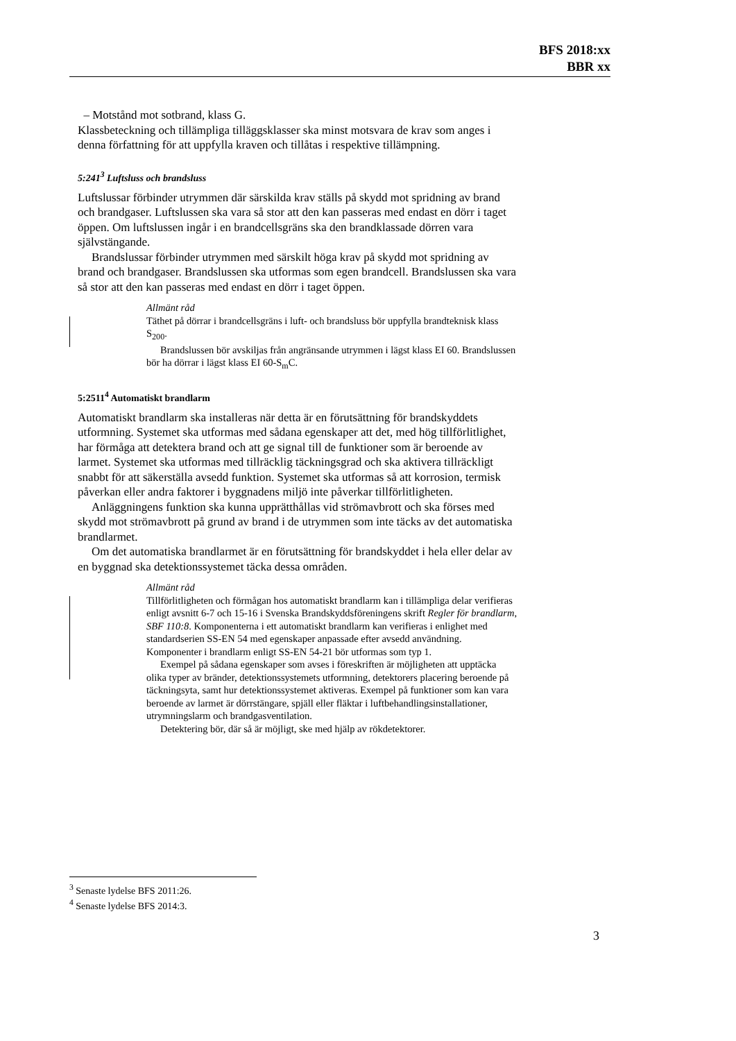BFS 2018:xx
BBR xx
– Motstånd mot sotbrand, klass G.
Klassbeteckning och tillämpliga tilläggsklasser ska minst motsvara de krav som anges i denna författning för att uppfylla kraven och tillåtas i respektive tillämpning.
5:241<sup>3</sup> Luftsluss och brandsluss
Luftslussar förbinder utrymmen där särskilda krav ställs på skydd mot spridning av brand och brandgaser. Luftslussen ska vara så stor att den kan passeras med endast en dörr i taget öppen. Om luftslussen ingår i en brandcellsgräns ska den brandklassade dörren vara självstängande.
Brandslussar förbinder utrymmen med särskilt höga krav på skydd mot spridning av brand och brandgaser. Brandslussen ska utformas som egen brandcell. Brandslussen ska vara så stor att den kan passeras med endast en dörr i taget öppen.
Allmänt råd
Täthet på dörrar i brandcellsgräns i luft- och brandsluss bör uppfylla brandteknisk klass S<sub>200</sub>.
Brandslussen bör avskiljas från angränsande utrymmen i lägst klass EI 60. Brandslussen bör ha dörrar i lägst klass EI 60-S<sub>m</sub>C.
5:2511<sup>4</sup> Automatiskt brandlarm
Automatiskt brandlarm ska installeras när detta är en förutsättning för brandskyddets utformning. Systemet ska utformas med sådana egenskaper att det, med hög tillförlitlighet, har förmåga att detektera brand och att ge signal till de funktioner som är beroende av larmet. Systemet ska utformas med tillräcklig täckningsgrad och ska aktivera tillräckligt snabbt för att säkerställa avsedd funktion. Systemet ska utformas så att korrosion, termisk påverkan eller andra faktorer i byggnadens miljö inte påverkar tillförlitligheten.
Anläggningens funktion ska kunna upprätthållas vid strömavbrott och ska förses med skydd mot strömavbrott på grund av brand i de utrymmen som inte täcks av det automatiska brandlarmet.
Om det automatiska brandlarmet är en förutsättning för brandskyddet i hela eller delar av en byggnad ska detektionssystemet täcka dessa områden.
Allmänt råd
Tillförlitligheten och förmågan hos automatiskt brandlarm kan i tillämpliga delar verifieras enligt avsnitt 6-7 och 15-16 i Svenska Brandskyddsföreningens skrift Regler för brandlarm, SBF 110:8. Komponenterna i ett automatiskt brandlarm kan verifieras i enlighet med standardserien SS-EN 54 med egenskaper anpassade efter avsedd användning. Komponenter i brandlarm enligt SS-EN 54-21 bör utformas som typ 1.
Exempel på sådana egenskaper som avses i föreskriften är möjligheten att upptäcka olika typer av bränder, detektionssystemets utformning, detektorers placering beroende på täckningsyta, samt hur detektionssystemet aktiveras. Exempel på funktioner som kan vara beroende av larmet är dörrstängare, spjäll eller fläktar i luftbehandlingsinstallationer, utrymningslarm och brandgasventilation.
Detektering bör, där så är möjligt, ske med hjälp av rökdetektorer.
<sup>3</sup> Senaste lydelse BFS 2011:26.
<sup>4</sup> Senaste lydelse BFS 2014:3.
3